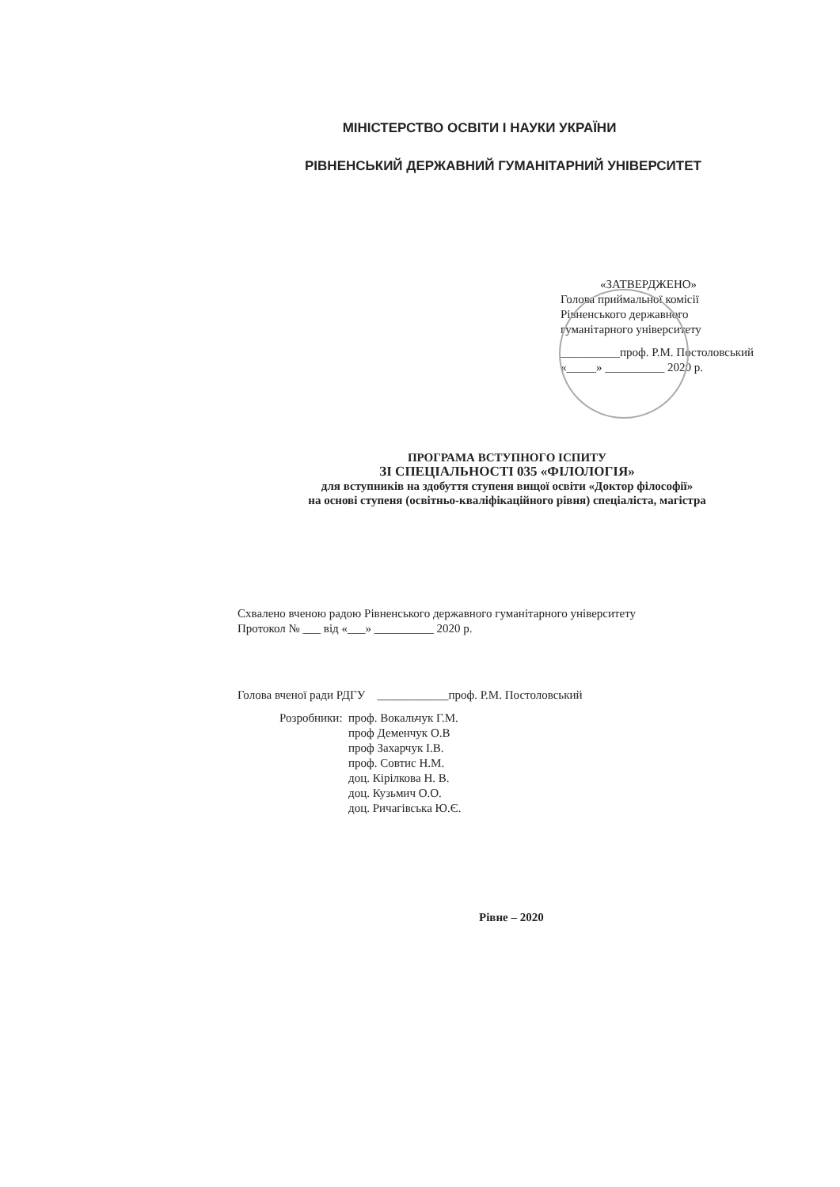МІНІСТЕРСТВО ОСВІТИ І НАУКИ УКРАЇНИ
РІВНЕНСЬКИЙ ДЕРЖАВНИЙ ГУМАНІТАРНИЙ УНІВЕРСИТЕТ
«ЗАТВЕРДЖЕНО»
Голова приймальної комісії
Рівненського державного
гуманітарного університету
__________проф. Р.М. Постоловський
«_____» __________ 2020 р.
ПРОГРАМА ВСТУПНОГО ІСПИТУ
ЗІ СПЕЦІАЛЬНОСТІ 035 «ФІЛОЛОГІЯ»
для вступників на здобуття ступеня вищої освіти «Доктор філософії»
на основі ступеня (освітньо-кваліфікаційного рівня) спеціаліста, магістра
Схвалено вченою радою Рівненського державного гуманітарного університету
Протокол № ___ від «___» __________ 2020 р.
Голова вченої ради РДГУ ____________проф. Р.М. Постоловський
Розробники: проф. Вокальчук Г.М.
проф Деменчук О.В
проф Захарчук І.В.
проф. Совтис Н.М.
доц. Кірілкова Н. В.
доц. Кузьмич О.О.
доц. Ричагівська Ю.Є.
Рівне – 2020